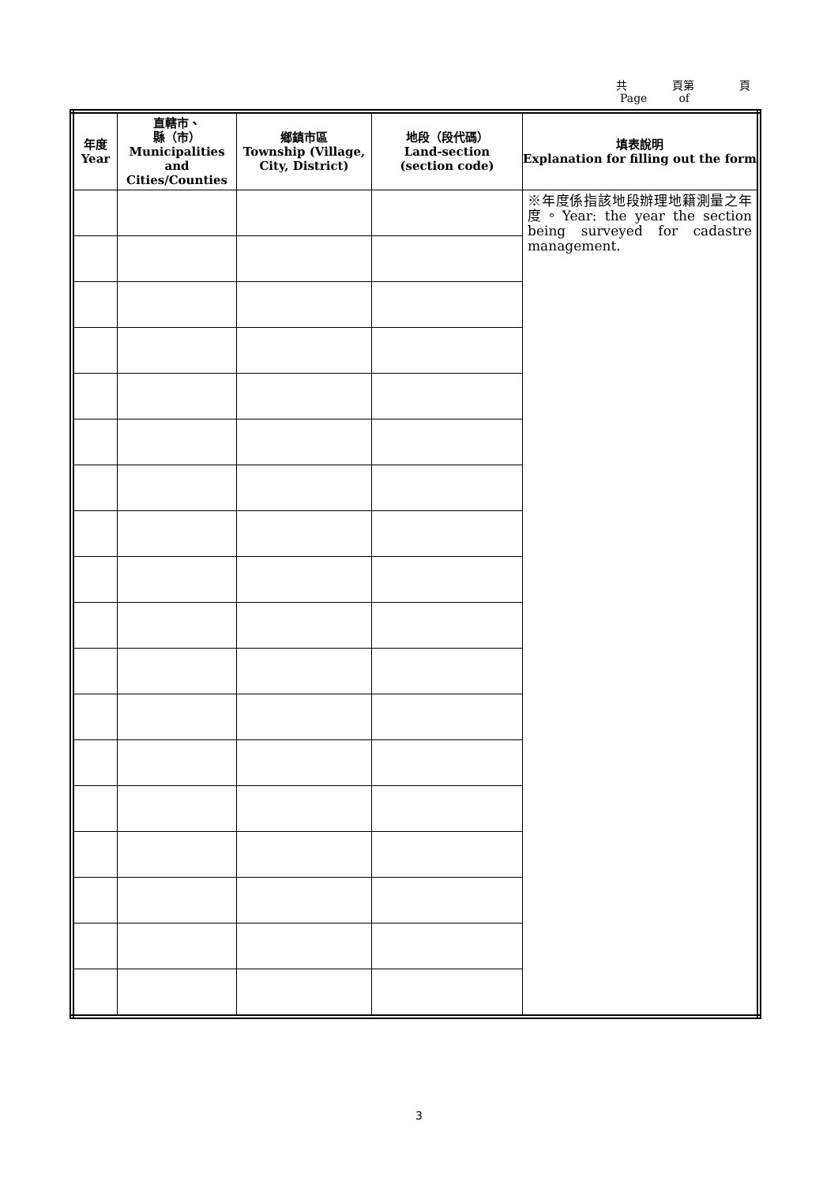共 頁第 頁
Page of
| 年度 Year | 直轄市、 縣（市） Municipalities and Cities/Counties | 鄉鎮市區 Township (Village, City, District) | 地段（段代碼） Land-section (section code) | 填表說明 Explanation for filling out the form |
| --- | --- | --- | --- | --- |
| | | | | ※年度係指該地段辦理地籍測量之年度。Year: the year the section being surveyed for cadastre management. |
3